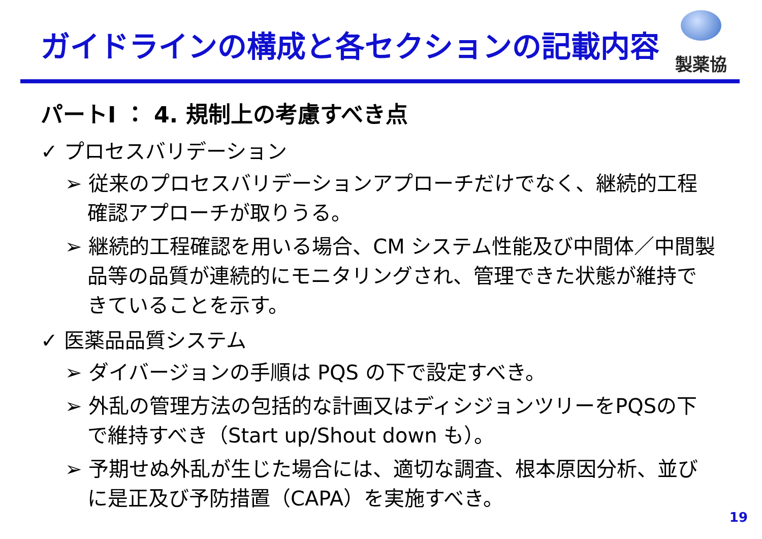ガイドラインの構成と各セクションの記載内容
製薬協
パートI ： 4. 規制上の考慮すべき点
✓ プロセスバリデーション
➢ 従来のプロセスバリデーションアプローチだけでなく、継続的工程確認アプローチが取りうる。
➢ 継続的工程確認を用いる場合、CM システム性能及び中間体／中間製品等の品質が連続的にモニタリングされ、管理できた状態が維持できていることを示す。
✓ 医薬品品質システム
➢ ダイバージョンの手順は PQS の下で設定すべき。
➢ 外乱の管理方法の包括的な計画又はディシジョンツリーをPQSの下で維持すべき（Start up/Shout down も）。
➢ 予期せぬ外乱が生じた場合には、適切な調査、根本原因分析、並びに是正及び予防措置（CAPA）を実施すべき。
19